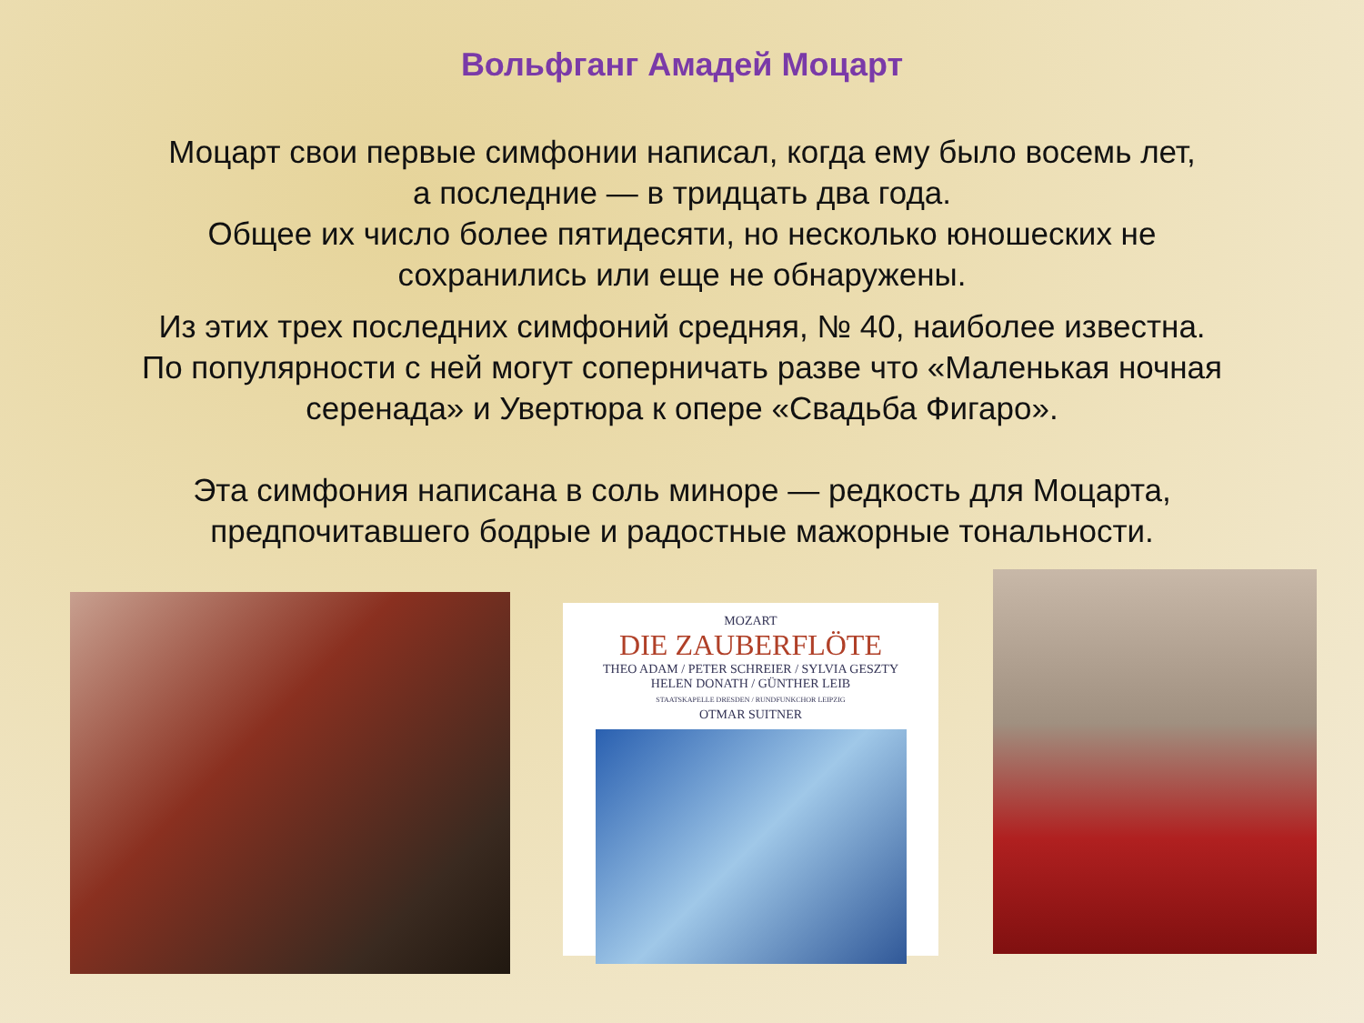Вольфганг Амадей Моцарт
Моцарт свои первые симфонии написал, когда ему было восемь лет,
а последние — в тридцать два года.
Общее их число более пятидесяти, но несколько юношеских не
сохранились или еще не обнаружены.
Из этих трех последних симфоний средняя, № 40, наиболее известна.
По популярности с ней могут соперничать разве что «Маленькая ночная
серенада» и Увертюра к опере «Свадьба Фигаро».
Эта симфония написана в соль миноре — редкость для Моцарта,
предпочитавшего бодрые и радостные мажорные тональности.
MOZART
DIE ZAUBERFLÖTE
THEO ADAM / PETER SCHREIER / SYLVIA GESZTY
HELEN DONATH / GÜNTHER LEIB
STAATSKAPELLE DRESDEN / RUNDFUNKCHOR LEIPZIG
OTMAR SUITNER